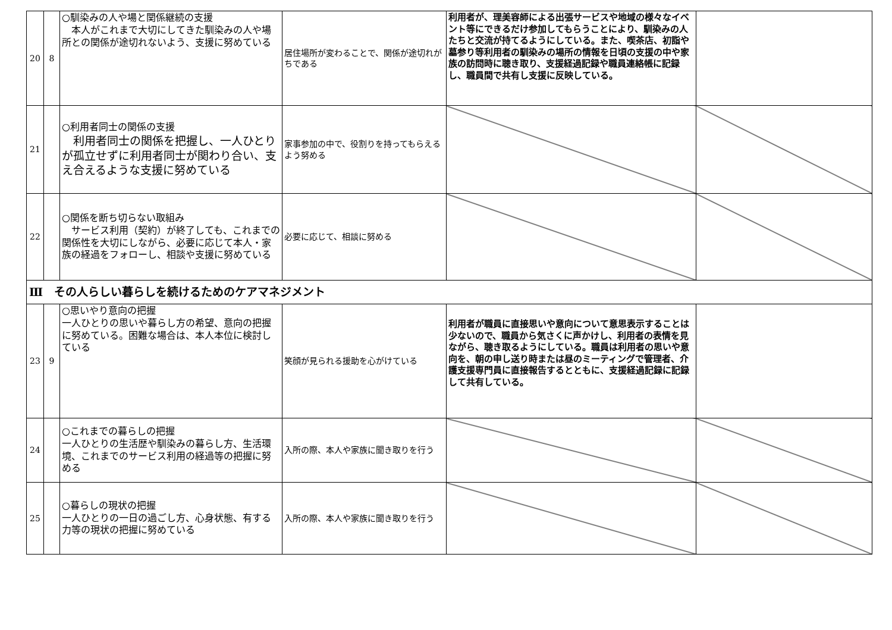| 20 | 8 | ○馴染みの人や場と関係継続の支援 本人がこれまで大切にしてきた馴染みの人や場所との関係が途切れないよう、支援に努めている | 居住場所が変わることで、関係が途切れがちである | 利用者が、理美容師による出張サービスや地域の様々なイベント等にできるだけ参加してもらうことにより、馴染みの人たちと交流が持てるようにしている。また、喫茶店、初詣や墓参り等利用者の馴染みの場所の情報を日頃の支援の中や家族の訪問時に聴き取り、支援経過記録や職員連絡帳に記録し、職員間で共有し支援に反映している。 | |
| 21 | | ○利用者同士の関係の支援 利用者同士の関係を把握し、一人ひとりが孤立せずに利用者同士が関わり合い、支え合えるような支援に努めている | 家事参加の中で、役割りを持ってもらえるよう努める | | |
| 22 | | ○関係を断ち切らない取組み サービス利用（契約）が終了しても、これまでの関係性を大切にしながら、必要に応じて本人・家族の経過をフォローし、相談や支援に努めている | 必要に応じて、相談に努める | | |
| Ⅲ その人らしい暮らしを続けるためのケアマネジメント | | | | | |
| 23 | 9 | ○思いやり意向の把握 一人ひとりの思いや暮らし方の希望、意向の把握に努めている。困難な場合は、本人本位に検討している | 笑顔が見られる援助を心がけている | 利用者が職員に直接思いや意向について意思表示することは少ないので、職員から気さくに声かけし、利用者の表情を見ながら、聴き取るようにしている。職員は利用者の思いや意向を、朝の申し送り時または昼のミーティングで管理者、介護支援専門員に直接報告するとともに、支援経過記録に記録して共有している。 | |
| 24 | | ○これまでの暮らしの把握 一人ひとりの生活歴や馴染みの暮らし方、生活環境、これまでのサービス利用の経過等の把握に努める | 入所の際、本人や家族に聞き取りを行う | | |
| 25 | | ○暮らしの現状の把握 一人ひとりの一日の過ごし方、心身状態、有する力等の現状の把握に努めている | 入所の際、本人や家族に聞き取りを行う | | |